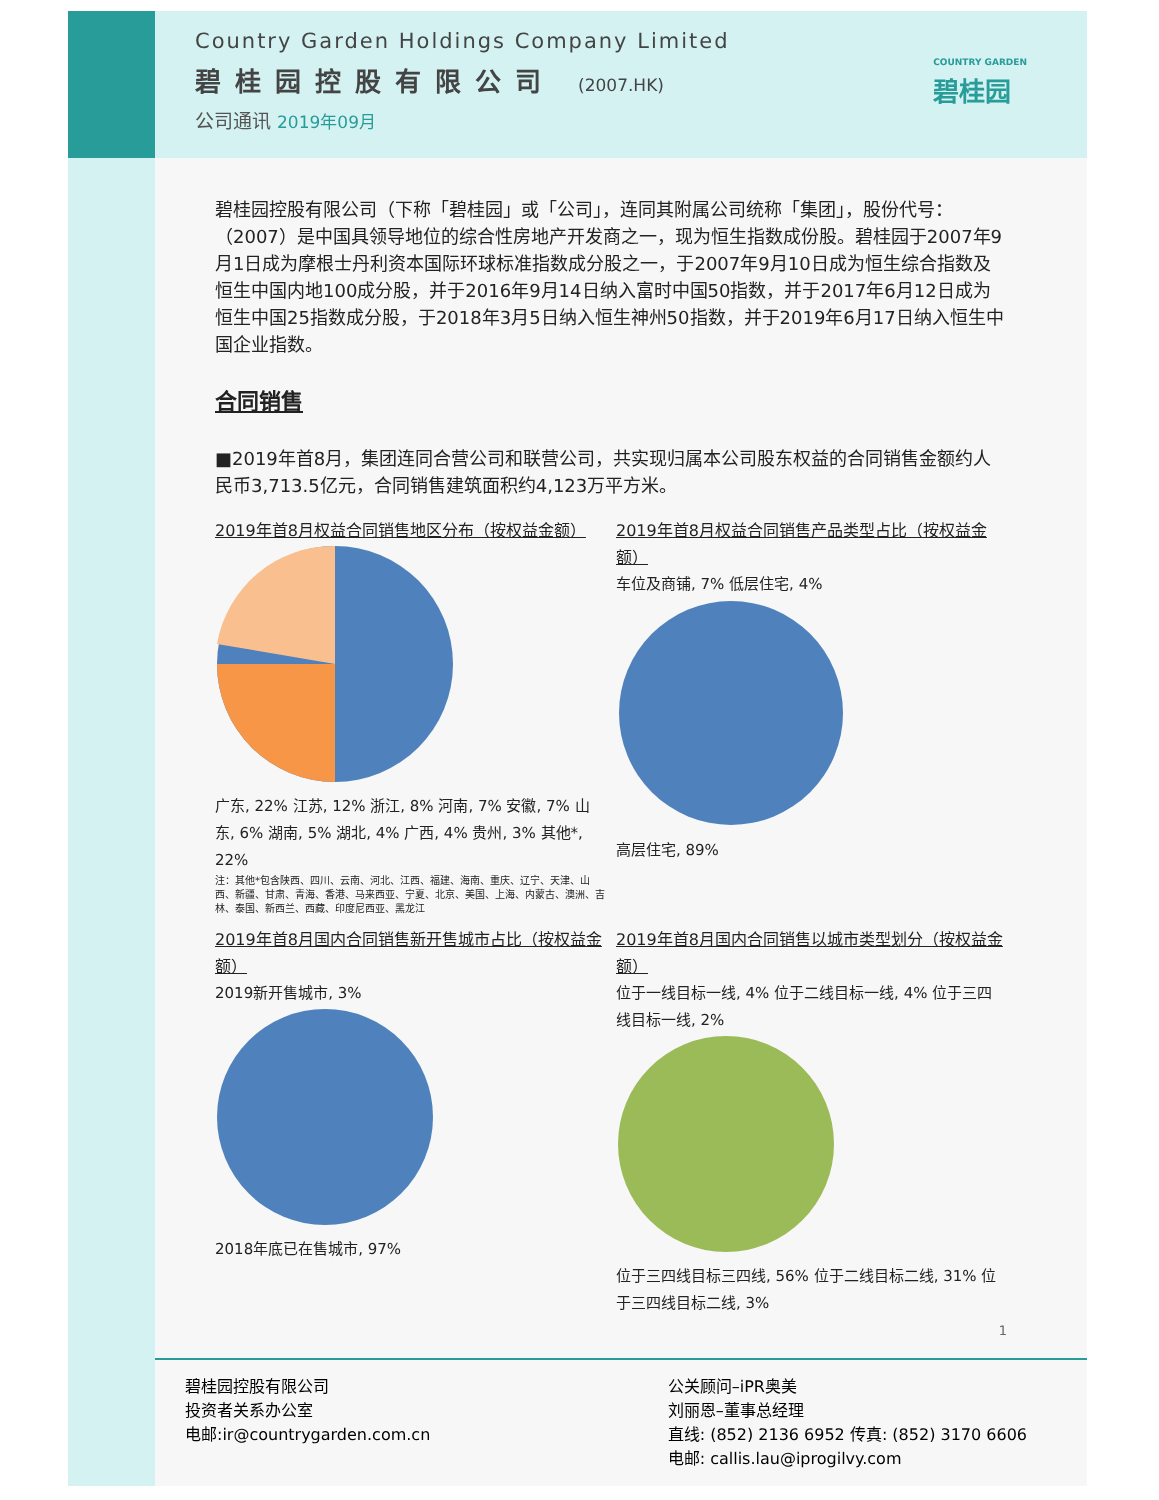Country Garden Holdings Company Limited
碧桂园控股有限公司 (2007.HK)
公司通讯 2019年09月
COUNTRY GARDEN
碧桂园
碧桂园控股有限公司（下称「碧桂园」或「公司」，连同其附属公司统称「集团」，股份代号：（2007）是中国具领导地位的综合性房地产开发商之一，现为恒生指数成份股。碧桂园于2007年9月1日成为摩根士丹利资本国际环球标准指数成分股之一，于2007年9月10日成为恒生综合指数及恒生中国内地100成分股，并于2016年9月14日纳入富时中国50指数，并于2017年6月12日成为恒生中国25指数成分股，于2018年3月5日纳入恒生神州50指数，并于2019年6月17日纳入恒生中国企业指数。
合同销售
■2019年首8月，集团连同合营公司和联营公司，共实现归属本公司股东权益的合同销售金额约人民币3,713.5亿元，合同销售建筑面积约4,123万平方米。
2019年首8月权益合同销售地区分布（按权益金额）
广东, 22% 江苏, 12% 浙江, 8% 河南, 7% 安徽, 7% 山东, 6% 湖南, 5% 湖北, 4% 广西, 4% 贵州, 3% 其他*, 22%
注：其他*包含陕西、四川、云南、河北、江西、福建、海南、重庆、辽宁、天津、山西、新疆、甘肃、青海、香港、马来西亚、宁夏、北京、美国、上海、内蒙古、澳洲、吉林、泰国、新西兰、西藏、印度尼西亚、黑龙江
2019年首8月权益合同销售产品类型占比（按权益金额）
车位及商铺, 7% 低层住宅, 4%
高层住宅, 89%
2019年首8月国内合同销售新开售城市占比（按权益金额）
2019新开售城市, 3%
2018年底已在售城市, 97%
2019年首8月国内合同销售以城市类型划分（按权益金额）
位于一线目标一线, 4% 位于二线目标一线, 4% 位于三四线目标一线, 2%
位于三四线目标三四线, 56% 位于二线目标二线, 31% 位于三四线目标二线, 3%
1
碧桂园控股有限公司
投资者关系办公室
电邮:ir@countrygarden.com.cn
公关顾问–iPR奥美
刘丽恩–董事总经理
直线: (852) 2136 6952 传真: (852) 3170 6606
电邮: callis.lau@iprogilvy.com